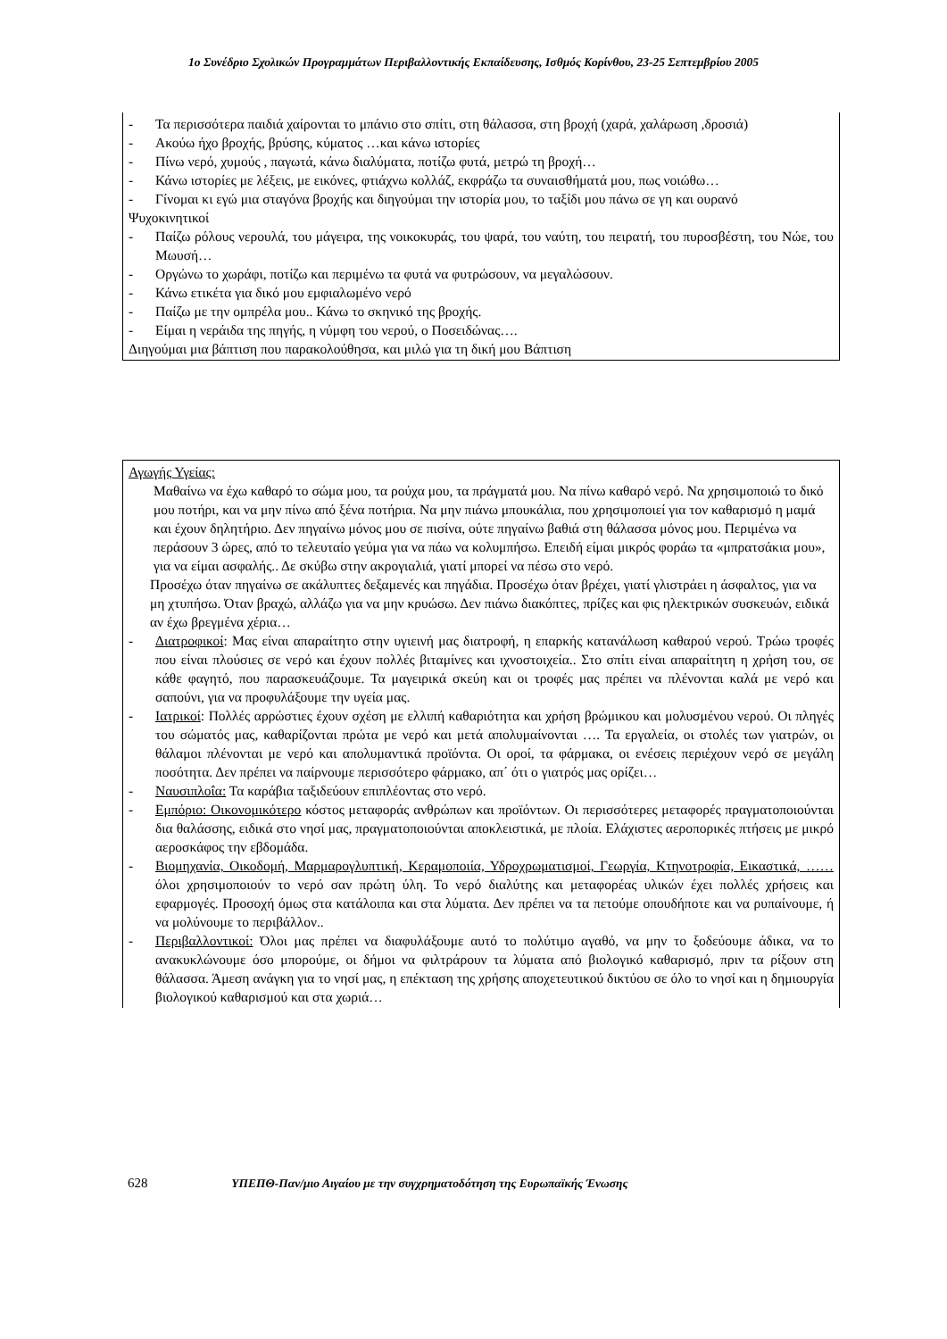1ο Συνέδριο Σχολικών Προγραμμάτων Περιβαλλοντικής Εκπαίδευσης, Ισθμός Κορίνθου, 23-25 Σεπτεμβρίου 2005
- Τα περισσότερα παιδιά χαίρονται το μπάνιο στο σπίτι, στη θάλασσα, στη βροχή (χαρά, χαλάρωση ,δροσιά)
- Ακούω ήχο βροχής, βρύσης, κύματος …και κάνω ιστορίες
- Πίνω νερό, χυμούς , παγωτά, κάνω διαλύματα, ποτίζω φυτά, μετρώ τη βροχή…
- Κάνω ιστορίες με λέξεις, με εικόνες, φτιάχνω κολλάζ, εκφράζω τα συναισθήματά μου, πως νοιώθω…
- Γίνομαι κι εγώ μια σταγόνα βροχής και διηγούμαι την ιστορία μου, το ταξίδι μου πάνω σε γη και ουρανό
Ψυχοκινητικοί
- Παίζω ρόλους νερουλά, του μάγειρα, της νοικοκυράς, του ψαρά, του ναύτη, του πειρατή, του πυροσβέστη, του Νώε, του Μωυσή…
- Οργώνω το χωράφι, ποτίζω και περιμένω τα φυτά να φυτρώσουν, να μεγαλώσουν.
- Κάνω ετικέτα για δικό μου εμφιαλωμένο νερό
- Παίζω με την ομπρέλα μου.. Κάνω το σκηνικό της βροχής.
- Είμαι η νεράιδα της πηγής, η νύμφη του νερού, ο Ποσειδώνας….
Διηγούμαι μια βάπτιση που παρακολούθησα, και μιλώ για τη δική μου Βάπτιση
Αγωγής Υγείας:
Μαθαίνω να έχω καθαρό το σώμα μου, τα ρούχα μου, τα πράγματά μου. Να πίνω καθαρό νερό. Να χρησιμοποιώ το δικό μου ποτήρι, και να μην πίνω από ξένα ποτήρια. Να μην πιάνω μπουκάλια, που χρησιμοποιεί για τον καθαρισμό η μαμά και έχουν δηλητήριο. Δεν πηγαίνω μόνος μου σε πισίνα, ούτε πηγαίνω βαθιά στη θάλασσα μόνος μου. Περιμένω να περάσουν 3 ώρες, από το τελευταίο γεύμα για να πάω να κολυμπήσω. Επειδή είμαι μικρός φοράω τα «μπρατσάκια μου», για να είμαι ασφαλής.. Δε σκύβω στην ακρογιαλιά, γιατί μπορεί να πέσω στο νερό.
Προσέχω όταν πηγαίνω σε ακάλυπτες δεξαμενές και πηγάδια. Προσέχω όταν βρέχει, γιατί γλιστράει η άσφαλτος, για να μη χτυπήσω. Όταν βραχώ, αλλάζω για να μην κρυώσω. Δεν πιάνω διακόπτες, πρίζες και φις ηλεκτρικών συσκευών, ειδικά αν έχω βρεγμένα χέρια…
- Διατροφικοί: Μας είναι απαραίτητο στην υγιεινή μας διατροφή, η επαρκής κατανάλωση καθαρού νερού. Τρώω τροφές που είναι πλούσιες σε νερό και έχουν πολλές βιταμίνες και ιχνοστοιχεία.. Στο σπίτι είναι απαραίτητη η χρήση του, σε κάθε φαγητό, που παρασκευάζουμε. Τα μαγειρικά σκεύη και οι τροφές μας πρέπει να πλένονται καλά με νερό και σαπούνι, για να προφυλάξουμε την υγεία μας.
- Ιατρικοί: Πολλές αρρώστιες έχουν σχέση με ελλιπή καθαριότητα και χρήση βρώμικου και μολυσμένου νερού. Οι πληγές του σώματός μας, καθαρίζονται πρώτα με νερό και μετά απολυμαίνονται …. Τα εργαλεία, οι στολές των γιατρών, οι θάλαμοι πλένονται με νερό και απολυμαντικά προϊόντα. Οι οροί, τα φάρμακα, οι ενέσεις περιέχουν νερό σε μεγάλη ποσότητα. Δεν πρέπει να παίρνουμε περισσότερο φάρμακο, απ΄ ότι ο γιατρός μας ορίζει…
- Ναυσιπλοΐα: Τα καράβια ταξιδεύουν επιπλέοντας στο νερό.
- Εμπόριο: Οικονομικότερο κόστος μεταφοράς ανθρώπων και προϊόντων. Οι περισσότερες μεταφορές πραγματοποιούνται δια θαλάσσης, ειδικά στο νησί μας, πραγματοποιούνται αποκλειστικά, με πλοία. Ελάχιστες αεροπορικές πτήσεις με μικρό αεροσκάφος την εβδομάδα.
- Βιομηχανία, Οικοδομή, Μαρμαρογλυπτική, Κεραμοποιία, Υδροχρωματισμοί, Γεωργία, Κτηνοτροφία, Εικαστικά, …… όλοι χρησιμοποιούν το νερό σαν πρώτη ύλη. Το νερό διαλύτης και μεταφορέας υλικών έχει πολλές χρήσεις και εφαρμογές. Προσοχή όμως στα κατάλοιπα και στα λύματα. Δεν πρέπει να τα πετούμε οπουδήποτε και να ρυπαίνουμε, ή να μολύνουμε το περιβάλλον..
- Περιβαλλοντικοί: Όλοι μας πρέπει να διαφυλάξουμε αυτό το πολύτιμο αγαθό, να μην το ξοδεύουμε άδικα, να το ανακυκλώνουμε όσο μπορούμε, οι δήμοι να φιλτράρουν τα λύματα από βιολογικό καθαρισμό, πριν τα ρίξουν στη θάλασσα. Άμεση ανάγκη για το νησί μας, η επέκταση της χρήσης αποχετευτικού δικτύου σε όλο το νησί και η δημιουργία βιολογικού καθαρισμού και στα χωριά…
628 ΥΠΕΠΘ-Παν/μιο Αιγαίου με την συγχρηματοδότηση της Ευρωπαϊκής Ένωσης